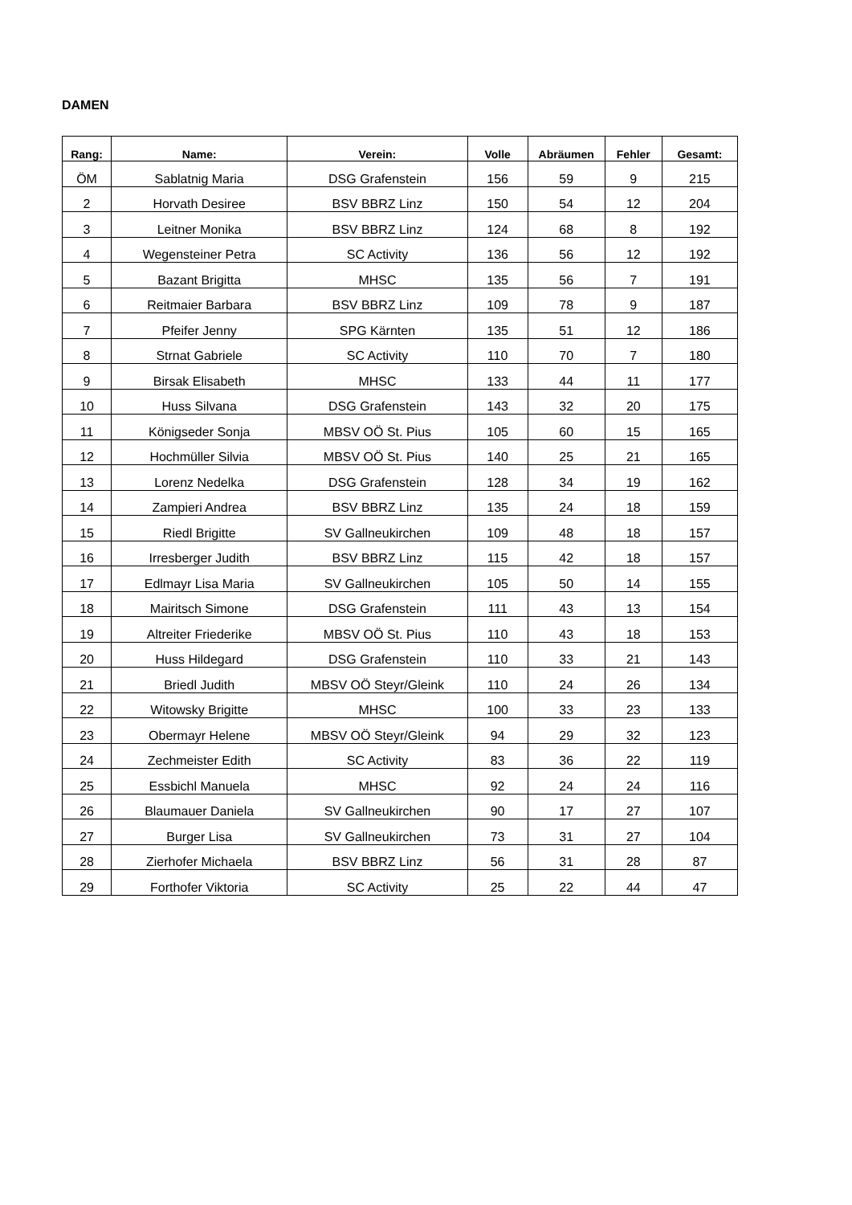DAMEN
| Rang: | Name: | Verein: | Volle | Abräumen | Fehler | Gesamt: |
| --- | --- | --- | --- | --- | --- | --- |
| ÖM | Sablatnig Maria | DSG Grafenstein | 156 | 59 | 9 | 215 |
| 2 | Horvath Desiree | BSV BBRZ Linz | 150 | 54 | 12 | 204 |
| 3 | Leitner Monika | BSV BBRZ Linz | 124 | 68 | 8 | 192 |
| 4 | Wegensteiner Petra | SC Activity | 136 | 56 | 12 | 192 |
| 5 | Bazant Brigitta | MHSC | 135 | 56 | 7 | 191 |
| 6 | Reitmaier Barbara | BSV BBRZ Linz | 109 | 78 | 9 | 187 |
| 7 | Pfeifer Jenny | SPG Kärnten | 135 | 51 | 12 | 186 |
| 8 | Strnat Gabriele | SC Activity | 110 | 70 | 7 | 180 |
| 9 | Birsak Elisabeth | MHSC | 133 | 44 | 11 | 177 |
| 10 | Huss Silvana | DSG Grafenstein | 143 | 32 | 20 | 175 |
| 11 | Königseder Sonja | MBSV OÖ St. Pius | 105 | 60 | 15 | 165 |
| 12 | Hochmüller Silvia | MBSV OÖ St. Pius | 140 | 25 | 21 | 165 |
| 13 | Lorenz Nedelka | DSG Grafenstein | 128 | 34 | 19 | 162 |
| 14 | Zampieri Andrea | BSV BBRZ Linz | 135 | 24 | 18 | 159 |
| 15 | Riedl Brigitte | SV Gallneukirchen | 109 | 48 | 18 | 157 |
| 16 | Irresberger Judith | BSV BBRZ Linz | 115 | 42 | 18 | 157 |
| 17 | Edlmayr Lisa Maria | SV Gallneukirchen | 105 | 50 | 14 | 155 |
| 18 | Mairitsch Simone | DSG Grafenstein | 111 | 43 | 13 | 154 |
| 19 | Altreiter Friederike | MBSV OÖ St. Pius | 110 | 43 | 18 | 153 |
| 20 | Huss Hildegard | DSG Grafenstein | 110 | 33 | 21 | 143 |
| 21 | Briedl Judith | MBSV OÖ Steyr/Gleink | 110 | 24 | 26 | 134 |
| 22 | Witowsky Brigitte | MHSC | 100 | 33 | 23 | 133 |
| 23 | Obermayr Helene | MBSV OÖ Steyr/Gleink | 94 | 29 | 32 | 123 |
| 24 | Zechmeister Edith | SC Activity | 83 | 36 | 22 | 119 |
| 25 | Essbichl Manuela | MHSC | 92 | 24 | 24 | 116 |
| 26 | Blaumauer Daniela | SV Gallneukirchen | 90 | 17 | 27 | 107 |
| 27 | Burger Lisa | SV Gallneukirchen | 73 | 31 | 27 | 104 |
| 28 | Zierhofer Michaela | BSV BBRZ Linz | 56 | 31 | 28 | 87 |
| 29 | Forthofer Viktoria | SC Activity | 25 | 22 | 44 | 47 |